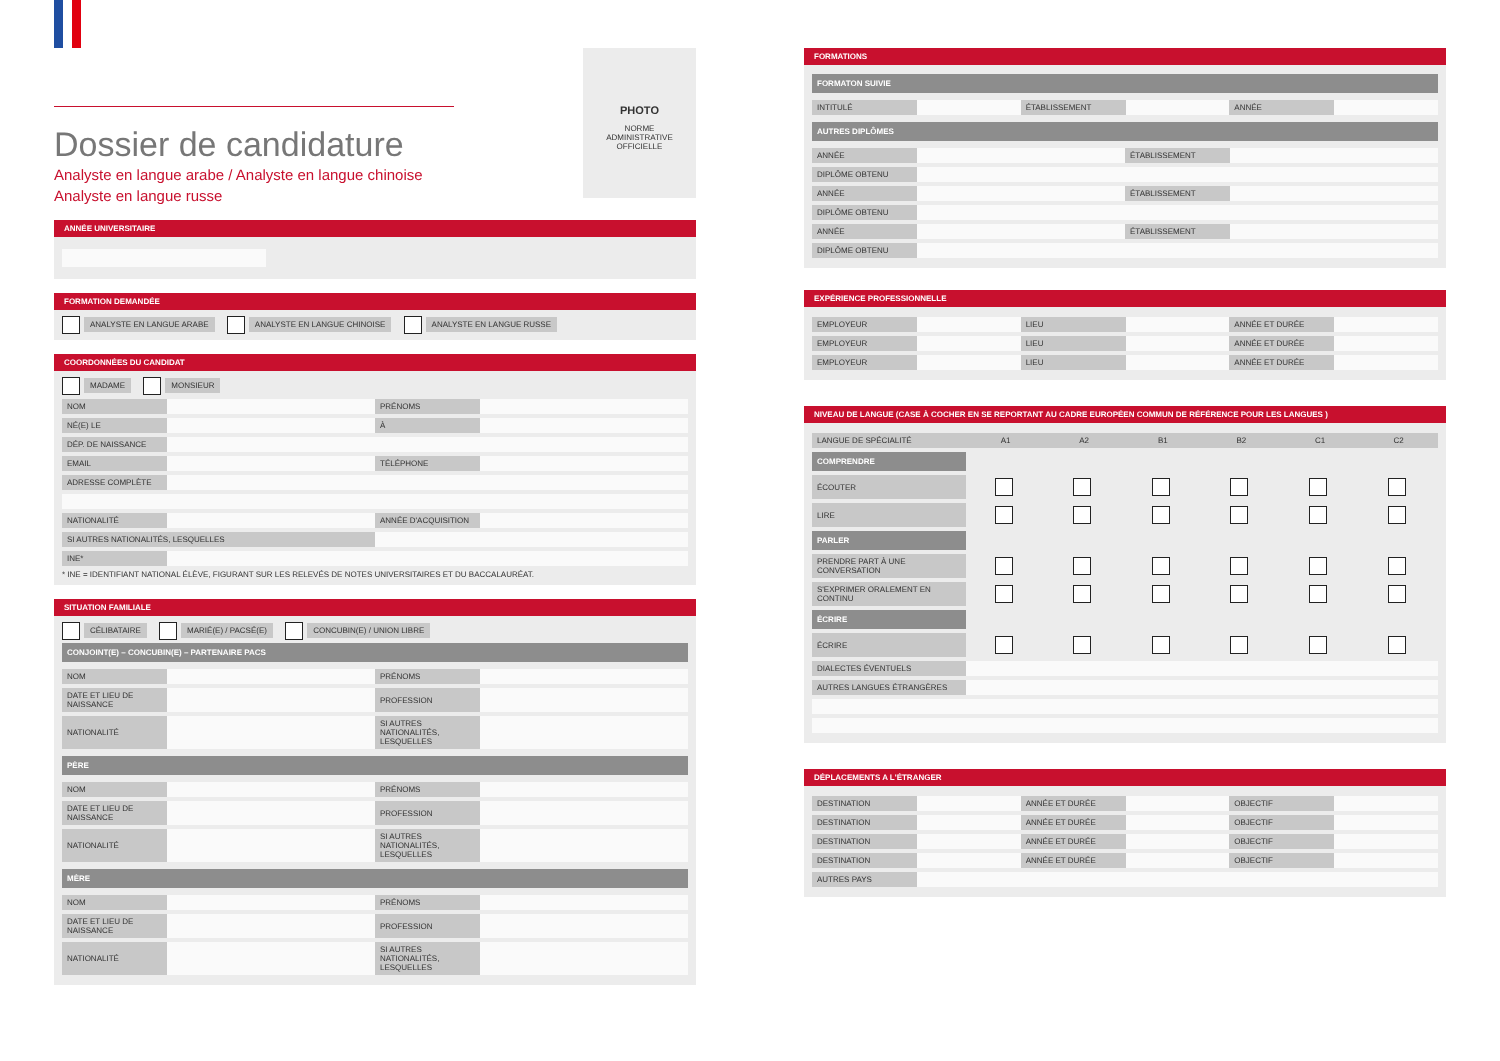Dossier de candidature
Analyste en langue arabe / Analyste en langue chinoise
Analyste en langue russe
PHOTO
NORME
ADMINISTRATIVE
OFFICIELLE
ANNÉE UNIVERSITAIRE
FORMATION DEMANDÉE
ANALYSTE EN LANGUE ARABE ANALYSTE EN LANGUE CHINOISE ANALYSTE EN LANGUE RUSSE
COORDONNÉES DU CANDIDAT
MADAME MONSIEUR
| NOM | | PRÉNOMS | |
| NÉ(E) LE | | À | |
| DÉP. DE NAISSANCE | | | |
| EMAIL | | TÉLÉPHONE | |
| ADRESSE COMPLÈTE | | | |
| NATIONALITÉ | | ANNÉE D'ACQUISITION | |
| SI AUTRES NATIONALITÉS, LESQUELLES | | | |
| INE* | | | |
* INE = IDENTIFIANT NATIONAL ÉLÈVE, FIGURANT SUR LES RELEVÉS DE NOTES UNIVERSITAIRES ET DU BACCALAURÉAT.
SITUATION FAMILIALE
CÉLIBATAIRE MARIÉ(E) / PACSÉ(E) CONCUBIN(E) / UNION LIBRE
CONJOINT(E) – CONCUBIN(E) – PARTENAIRE PACS
| NOM | | PRÉNOMS | |
| DATE ET LIEU DE NAISSANCE | | PROFESSION | |
| NATIONALITÉ | | SI AUTRES NATIONALITÉS, LESQUELLES | |
PÈRE
| NOM | | PRÉNOMS | |
| DATE ET LIEU DE NAISSANCE | | PROFESSION | |
| NATIONALITÉ | | SI AUTRES NATIONALITÉS, LESQUELLES | |
MÈRE
| NOM | | PRÉNOMS | |
| DATE ET LIEU DE NAISSANCE | | PROFESSION | |
| NATIONALITÉ | | SI AUTRES NATIONALITÉS, LESQUELLES | |
FORMATIONS
FORMATON SUIVIE
| INTITULÉ | | ÉTABLISSEMENT | | ANNÉE | |
AUTRES DIPLÔMES
| ANNÉE | | ÉTABLISSEMENT | |
| DIPLÔME OBTENU | | | |
| ANNÉE | | ÉTABLISSEMENT | |
| DIPLÔME OBTENU | | | |
| ANNÉE | | ÉTABLISSEMENT | |
| DIPLÔME OBTENU | | | |
EXPÉRIENCE PROFESSIONNELLE
| EMPLOYEUR | | LIEU | | ANNÉE ET DURÉE | |
| EMPLOYEUR | | LIEU | | ANNÉE ET DURÉE | |
| EMPLOYEUR | | LIEU | | ANNÉE ET DURÉE | |
NIVEAU DE LANGUE (CASE À COCHER EN SE REPORTANT AU CADRE EUROPÉEN COMMUN DE RÉFÉRENCE POUR LES LANGUES )
| LANGUE DE SPÉCIALITÉ | A1 | A2 | B1 | B2 | C1 | C2 |
| COMPRENDRE | | | | | | |
| ÉCOUTER | | | | | | |
| LIRE | | | | | | |
| PARLER | | | | | | |
| PRENDRE PART À UNE CONVERSATION | | | | | | |
| S'EXPRIMER ORALEMENT EN CONTINU | | | | | | |
| ÉCRIRE | | | | | | |
| ÉCRIRE | | | | | | |
| DIALECTES ÉVENTUELS | | | | | | |
| AUTRES LANGUES ÉTRANGÈRES | | | | | | |
DÉPLACEMENTS A L'ÉTRANGER
| DESTINATION | | ANNÉE ET DURÉE | | OBJECTIF | |
| DESTINATION | | ANNÉE ET DURÉE | | OBJECTIF | |
| DESTINATION | | ANNÉE ET DURÉE | | OBJECTIF | |
| DESTINATION | | ANNÉE ET DURÉE | | OBJECTIF | |
| AUTRES PAYS | | | | | |